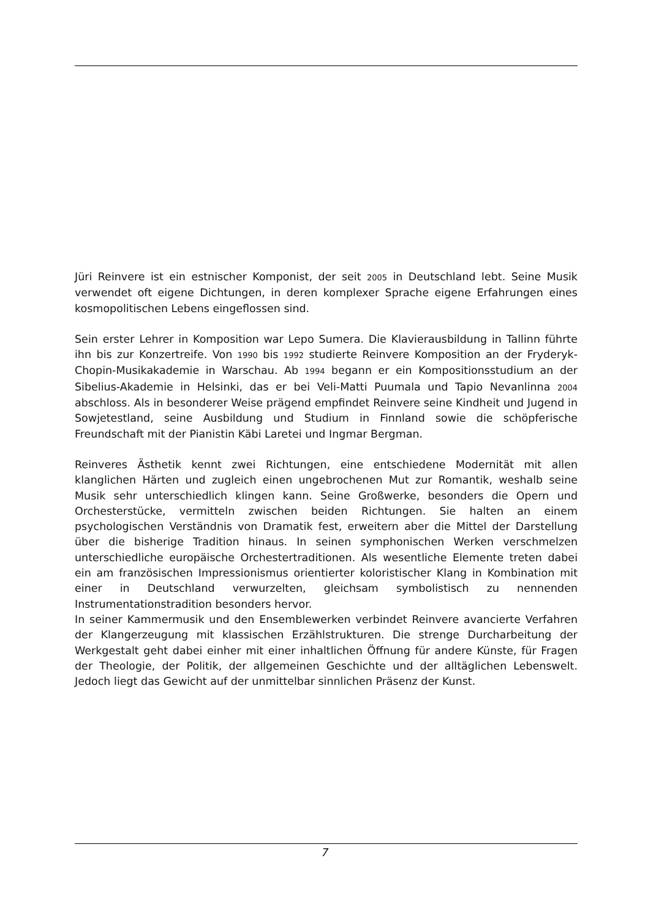Jüri Reinvere ist ein estnischer Komponist, der seit 2005 in Deutschland lebt. Seine Musik verwendet oft eigene Dichtungen, in deren komplexer Sprache eigene Erfahrungen eines kosmopolitischen Lebens eingeflossen sind.
Sein erster Lehrer in Komposition war Lepo Sumera. Die Klavierausbildung in Tallinn führte ihn bis zur Konzertreife. Von 1990 bis 1992 studierte Reinvere Komposition an der Fryderyk-Chopin-Musikakademie in Warschau. Ab 1994 begann er ein Kompositionsstudium an der Sibelius-Akademie in Helsinki, das er bei Veli-Matti Puumala und Tapio Nevanlinna 2004 abschloss. Als in besonderer Weise prägend empfindet Reinvere seine Kindheit und Jugend in Sowjetestland, seine Ausbildung und Studium in Finnland sowie die schöpferische Freundschaft mit der Pianistin Käbi Laretei und Ingmar Bergman.
Reinveres Ästhetik kennt zwei Richtungen, eine entschiedene Modernität mit allen klanglichen Härten und zugleich einen ungebrochenen Mut zur Romantik, weshalb seine Musik sehr unterschiedlich klingen kann. Seine Großwerke, besonders die Opern und Orchesterstücke, vermitteln zwischen beiden Richtungen. Sie halten an einem psychologischen Verständnis von Dramatik fest, erweitern aber die Mittel der Darstellung über die bisherige Tradition hinaus. In seinen symphonischen Werken verschmelzen unterschiedliche europäische Orchestertraditionen. Als wesentliche Elemente treten dabei ein am französischen Impressionismus orientierter koloristischer Klang in Kombination mit einer in Deutschland verwurzelten, gleichsam symbolistisch zu nennenden Instrumentationstradition besonders hervor.
In seiner Kammermusik und den Ensemblewerken verbindet Reinvere avancierte Verfahren der Klangerzeugung mit klassischen Erzählstrukturen. Die strenge Durcharbeitung der Werkgestalt geht dabei einher mit einer inhaltlichen Öffnung für andere Künste, für Fragen der Theologie, der Politik, der allgemeinen Geschichte und der alltäglichen Lebenswelt. Jedoch liegt das Gewicht auf der unmittelbar sinnlichen Präsenz der Kunst.
7